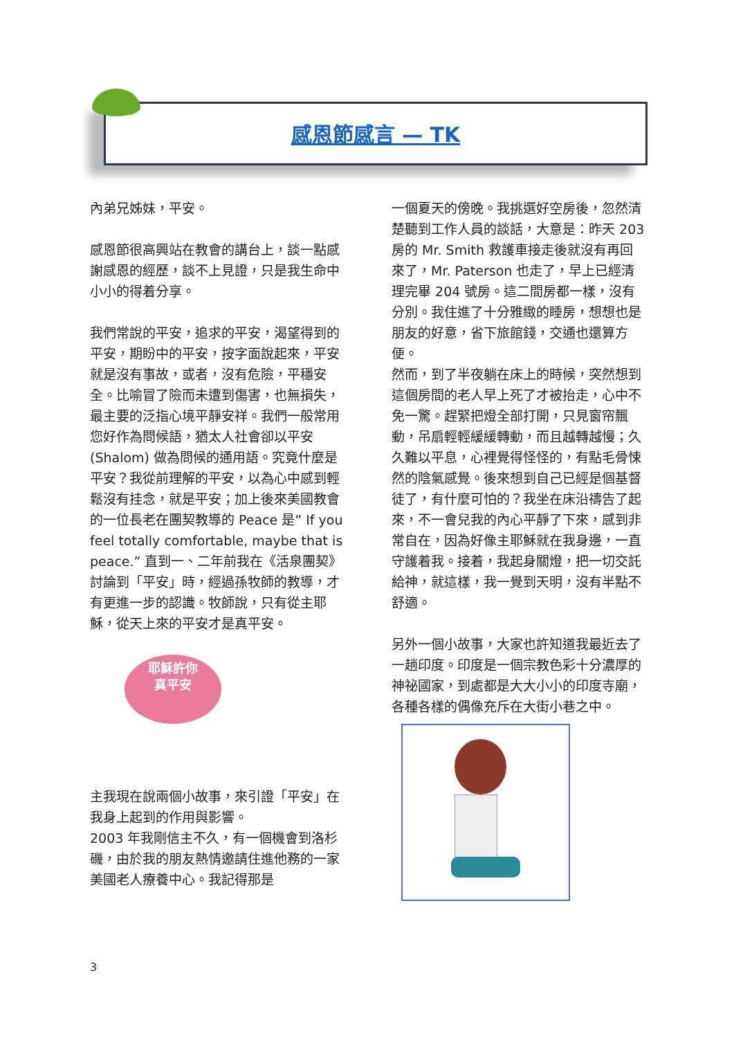感恩節感言 — TK
內弟兄姊妹，平安。
感恩節很高興站在教會的講台上，談一點感謝感恩的經歷，談不上見證，只是我生命中小小的得着分享。
我們常說的平安，追求的平安，渴望得到的平安，期盼中的平安，按字面說起來，平安就是沒有事故，或者，沒有危險，平穩安全。比喻冒了險而未遭到傷害，也無損失，最主要的泛指心境平靜安祥。我們一般常用您好作為問候語，猶太人社會卻以平安(Shalom) 做為問候的通用語。究竟什麼是平安？我從前理解的平安，以為心中感到輕鬆沒有挂念，就是平安；加上後來美國教會的一位長老在團契教導的 Peace 是” If you feel totally comfortable, maybe that is peace.” 直到一、二年前我在《活泉團契》討論到「平安」時，經過孫牧師的教導，才有更進一步的認識。牧師說，只有從主耶穌，從天上來的平安才是真平安。
耶穌許你
真平安
主我現在說兩個小故事，來引證「平安」在我身上起到的作用與影響。
2003 年我剛信主不久，有一個機會到洛杉磯，由於我的朋友熱情邀請住進他務的一家美國老人療養中心。我記得那是
一個夏天的傍晚。我挑選好空房後，忽然清楚聽到工作人員的談話，大意是：昨天 203 房的 Mr. Smith 救護車接走後就沒有再回來了，Mr. Paterson 也走了，早上已經清理完畢 204 號房。這二間房都一樣，沒有分別。我住進了十分雅緻的睡房，想想也是朋友的好意，省下旅館錢，交通也還算方便。
然而，到了半夜躺在床上的時候，突然想到這個房間的老人早上死了才被抬走，心中不免一驚。趕緊把燈全部打開，只見窗帘飄動，吊扇輕輕緩緩轉動，而且越轉越慢；久久難以平息，心裡覺得怪怪的，有點毛骨悚然的陰氣感覺。後來想到自己已經是個基督徒了，有什麼可怕的？我坐在床沿禱告了起來，不一會兒我的內心平靜了下來，感到非常自在，因為好像主耶穌就在我身邊，一直守護着我。接着，我起身關燈，把一切交託給神，就這樣，我一覺到天明，沒有半點不舒適。
另外一個小故事，大家也許知道我最近去了一趟印度。印度是一個宗教色彩十分濃厚的神祕國家，到處都是大大小小的印度寺廟，各種各樣的偶像充斥在大街小巷之中。
3